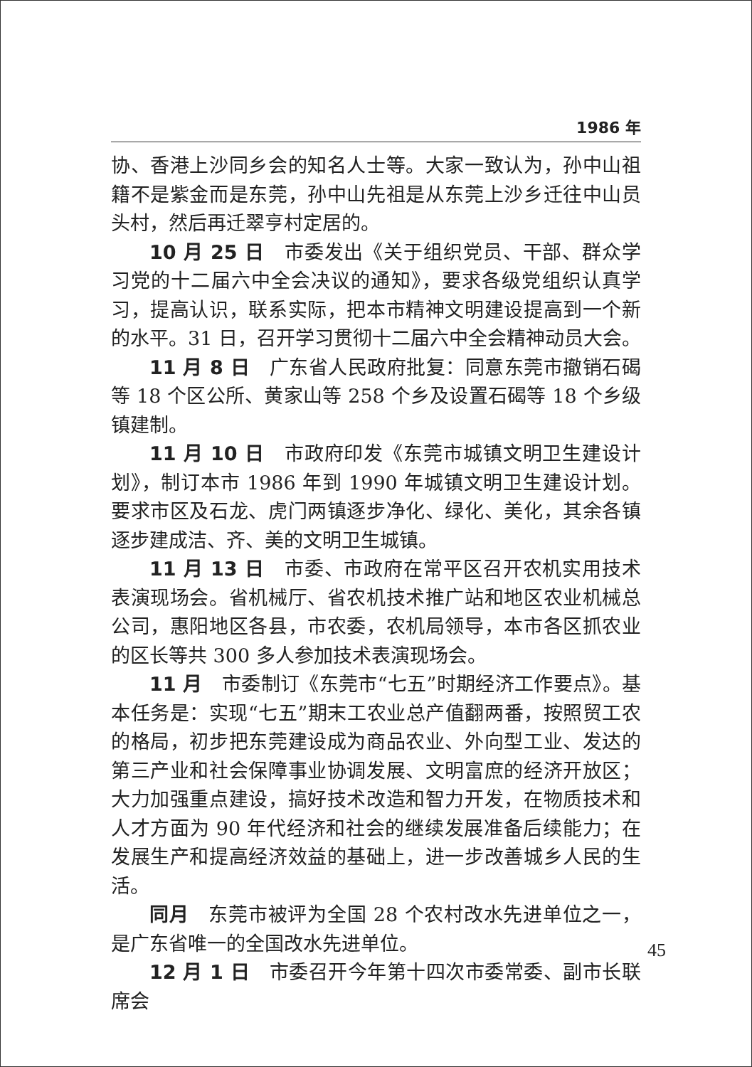1986 年
协、香港上沙同乡会的知名人士等。大家一致认为，孙中山祖籍不是紫金而是东莞，孙中山先祖是从东莞上沙乡迁往中山员头村，然后再迁翠亨村定居的。
10 月 25 日　市委发出《关于组织党员、干部、群众学习党的十二届六中全会决议的通知》，要求各级党组织认真学习，提高认识，联系实际，把本市精神文明建设提高到一个新的水平。31 日，召开学习贯彻十二届六中全会精神动员大会。
11 月 8 日　广东省人民政府批复：同意东莞市撤销石碣等 18 个区公所、黄家山等 258 个乡及设置石碣等 18 个乡级镇建制。
11 月 10 日　市政府印发《东莞市城镇文明卫生建设计划》，制订本市 1986 年到 1990 年城镇文明卫生建设计划。要求市区及石龙、虎门两镇逐步净化、绿化、美化，其余各镇逐步建成洁、齐、美的文明卫生城镇。
11 月 13 日　市委、市政府在常平区召开农机实用技术表演现场会。省机械厅、省农机技术推广站和地区农业机械总公司，惠阳地区各县，市农委，农机局领导，本市各区抓农业的区长等共 300 多人参加技术表演现场会。
11 月　市委制订《东莞市“七五”时期经济工作要点》。基本任务是：实现“七五”期末工农业总产值翻两番，按照贸工农的格局，初步把东莞建设成为商品农业、外向型工业、发达的第三产业和社会保障事业协调发展、文明富庶的经济开放区；大力加强重点建设，搞好技术改造和智力开发，在物质技术和人才方面为 90 年代经济和社会的继续发展准备后续能力；在发展生产和提高经济效益的基础上，进一步改善城乡人民的生活。
同月　东莞市被评为全国 28 个农村改水先进单位之一，是广东省唯一的全国改水先进单位。
12 月 1 日　市委召开今年第十四次市委常委、副市长联席会
45